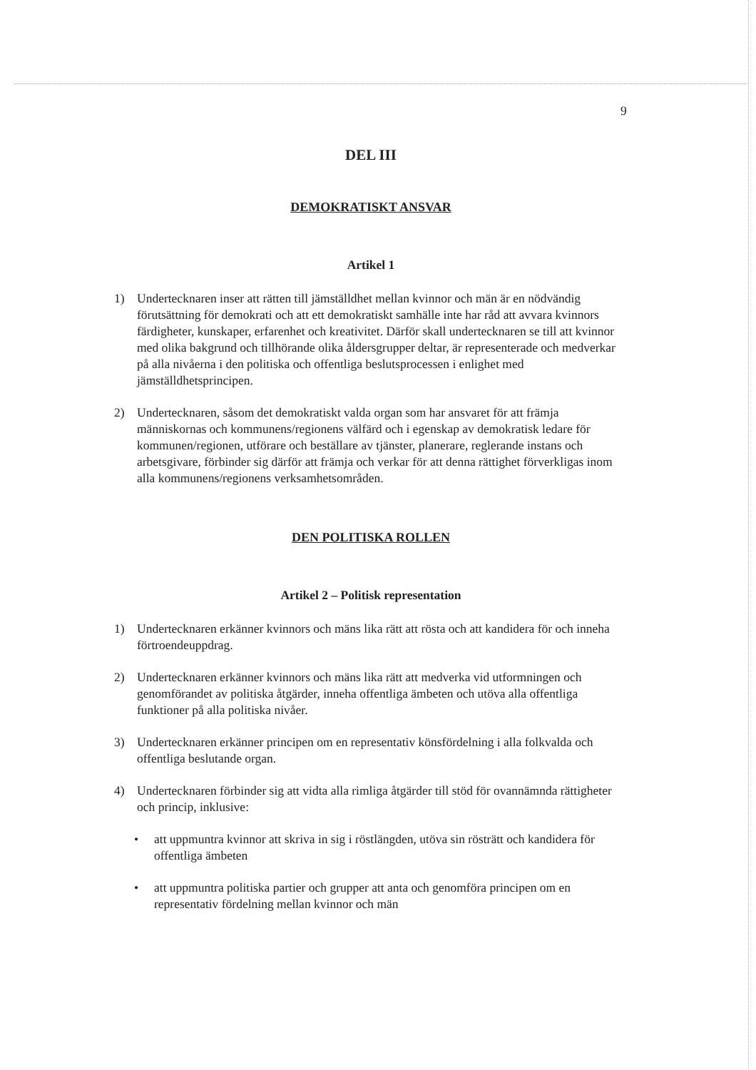9
DEL III
DEMOKRATISKT ANSVAR
Artikel 1
1) Undertecknaren inser att rätten till jämställdhet mellan kvinnor och män är en nödvändig förutsättning för demokrati och att ett demokratiskt samhälle inte har råd att avvara kvinnors färdigheter, kunskaper, erfarenhet och kreativitet. Därför skall undertecknaren se till att kvinnor med olika bakgrund och tillhörande olika åldersgrupper deltar, är representerade och medverkar på alla nivåerna i den politiska och offentliga beslutsprocessen i enlighet med jämställdhetsprincipen.
2) Undertecknaren, såsom det demokratiskt valda organ som har ansvaret för att främja människornas och kommunens/regionens välfärd och i egenskap av demokratisk ledare för kommunen/regionen, utförare och beställare av tjänster, planerare, reglerande instans och arbetsgivare, förbinder sig därför att främja och verkar för att denna rättighet förverkligas inom alla kommunens/regionens verksamhetsområden.
DEN POLITISKA ROLLEN
Artikel 2 – Politisk representation
1) Undertecknaren erkänner kvinnors och mäns lika rätt att rösta och att kandidera för och inneha förtroendeuppdrag.
2) Undertecknaren erkänner kvinnors och mäns lika rätt att medverka vid utformningen och genomförandet av politiska åtgärder, inneha offentliga ämbeten och utöva alla offentliga funktioner på alla politiska nivåer.
3) Undertecknaren erkänner principen om en representativ könsfördelning i alla folkvalda och offentliga beslutande organ.
4) Undertecknaren förbinder sig att vidta alla rimliga åtgärder till stöd för ovannämnda rättigheter och princip, inklusive:
• att uppmuntra kvinnor att skriva in sig i röstlängden, utöva sin rösträtt och kandidera för offentliga ämbeten
• att uppmuntra politiska partier och grupper att anta och genomföra principen om en representativ fördelning mellan kvinnor och män